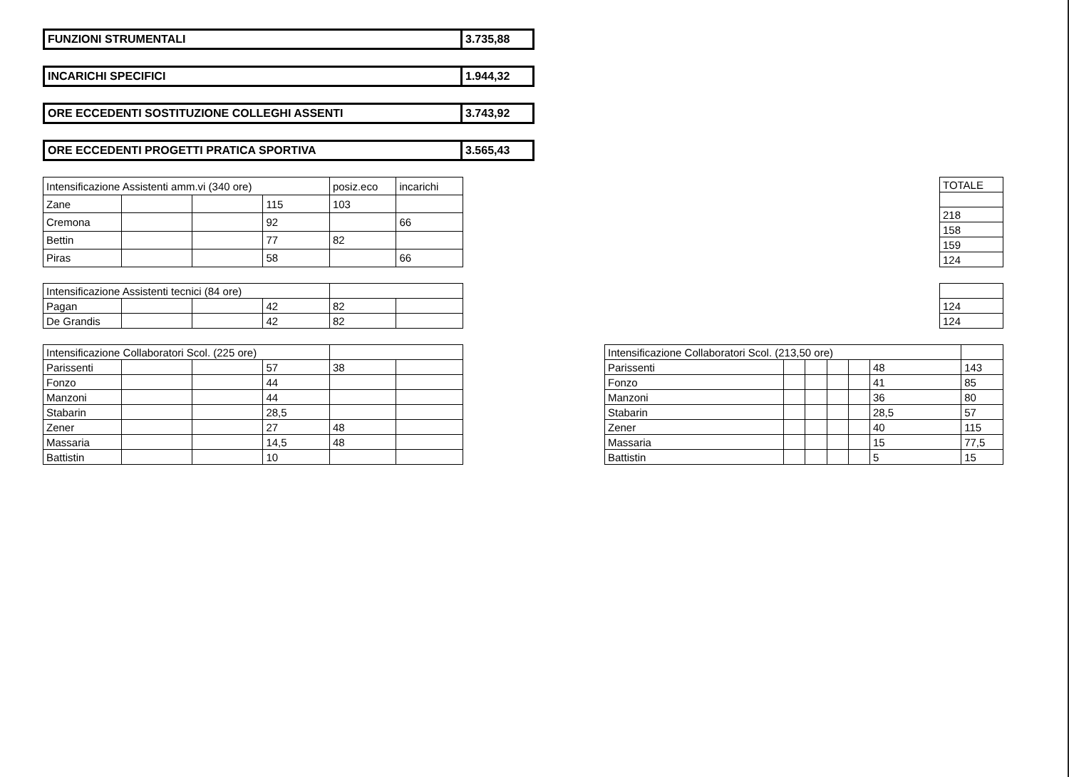| FUNZIONI STRUMENTALI | 3.735,88 |
| INCARICHI SPECIFICI | 1.944,32 |
| ORE ECCEDENTI SOSTITUZIONE COLLEGHI ASSENTI | 3.743,92 |
| ORE ECCEDENTI PROGETTI PRATICA SPORTIVA | 3.565,43 |
| Intensificazione Assistenti amm.vi (340 ore) | | | | posiz.eco | incarichi |
| --- | --- | --- | --- | --- | --- |
| Zane | | | 115 | 103 | |
| Cremona | | | 92 | | 66 |
| Bettin | | | 77 | 82 | |
| Piras | | | 58 | | 66 |
| TOTALE |
| --- |
| 218 |
| 158 |
| 159 |
| 124 |
| Intensificazione Assistenti tecnici (84 ore) | | | | | |
| --- | --- | --- | --- | --- | --- |
| Pagan | | | 42 | 82 | |
| De Grandis | | | 42 | 82 | |
| 124 |
| 124 |
| Intensificazione Collaboratori Scol. (225 ore) | | | | | |
| --- | --- | --- | --- | --- | --- |
| Parissenti | | | 57 | 38 | |
| Fonzo | | | 44 | | |
| Manzoni | | | 44 | | |
| Stabarin | | | 28,5 | | |
| Zener | | | 27 | 48 | |
| Massaria | | | 14,5 | 48 | |
| Battistin | | | 10 | | |
| Intensificazione Collaboratori Scol. (213,50 ore) | | | | | | |
| --- | --- | --- | --- | --- | --- | --- |
| Parissenti | | | | | 48 | 143 |
| Fonzo | | | | | 41 | 85 |
| Manzoni | | | | | 36 | 80 |
| Stabarin | | | | | 28,5 | 57 |
| Zener | | | | | 40 | 115 |
| Massaria | | | | | 15 | 77,5 |
| Battistin | | | | | 5 | 15 |